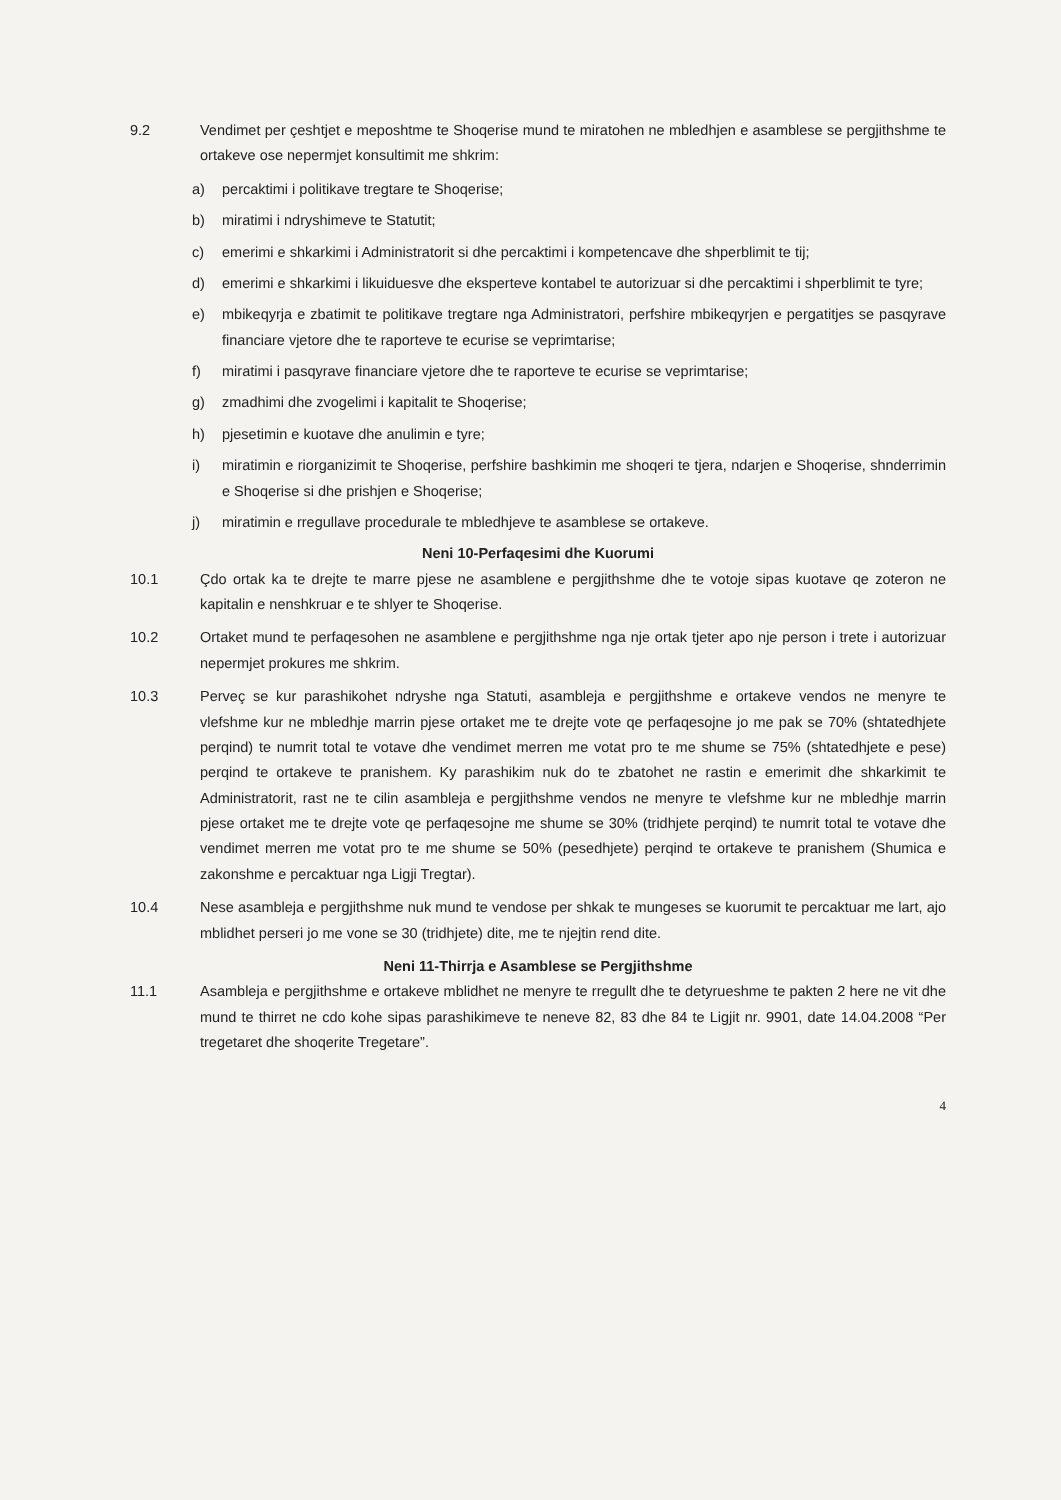9.2 Vendimet per çeshtjet e meposhtme te Shoqerise mund te miratohen ne mbledhjen e asamblese se pergjithshme te ortakeve ose nepermjet konsultimit me shkrim:
a) percaktimi i politikave tregtare te Shoqerise;
b) miratimi i ndryshimeve te Statutit;
c) emerimi e shkarkimi i Administratorit si dhe percaktimi i kompetencave dhe shperblimit te tij;
d) emerimi e shkarkimi i likuiduesve dhe eksperteve kontabel te autorizuar si dhe percaktimi i shperblimit te tyre;
e) mbikeqyrja e zbatimit te politikave tregtare nga Administratori, perfshire mbikeqyrjen e pergatitjes se pasqyrave financiare vjetore dhe te raporteve te ecurise se veprimtarise;
f) miratimi i pasqyrave financiare vjetore dhe te raporteve te ecurise se veprimtarise;
g) zmadhimi dhe zvogelimi i kapitalit te Shoqerise;
h) pjesetimin e kuotave dhe anulimin e tyre;
i) miratimin e riorganizimit te Shoqerise, perfshire bashkimin me shoqeri te tjera, ndarjen e Shoqerise, shnderrimin e Shoqerise si dhe prishjen e Shoqerise;
j) miratimin e rregullave procedurale te mbledhjeve te asamblese se ortakeve.
Neni 10-Perfaqesimi dhe Kuorumi
10.1 Çdo ortak ka te drejte te marre pjese ne asamblene e pergjithshme dhe te votoje sipas kuotave qe zoteron ne kapitalin e nenshkruar e te shlyer te Shoqerise.
10.2 Ortaket mund te perfaqesohen ne asamblene e pergjithshme nga nje ortak tjeter apo nje person i trete i autorizuar nepermjet prokures me shkrim.
10.3 Perveç se kur parashikohet ndryshe nga Statuti, asambleja e pergjithshme e ortakeve vendos ne menyre te vlefshme kur ne mbledhje marrin pjese ortaket me te drejte vote qe perfaqesojne jo me pak se 70% (shtatedhjete perqind) te numrit total te votave dhe vendimet merren me votat pro te me shume se 75% (shtatedhjete e pese) perqind te ortakeve te pranishem. Ky parashikim nuk do te zbatohet ne rastin e emerimit dhe shkarkimit te Administratorit, rast ne te cilin asambleja e pergjithshme vendos ne menyre te vlefshme kur ne mbledhje marrin pjese ortaket me te drejte vote qe perfaqesojne me shume se 30% (tridhjete perqind) te numrit total te votave dhe vendimet merren me votat pro te me shume se 50% (pesedhjete) perqind te ortakeve te pranishem (Shumica e zakonshme e percaktuar nga Ligji Tregtar).
10.4 Nese asambleja e pergjithshme nuk mund te vendose per shkak te mungeses se kuorumit te percaktuar me lart, ajo mblidhet perseri jo me vone se 30 (tridhjete) dite, me te njejtin rend dite.
Neni 11-Thirrja e Asamblese se Pergjithshme
11.1 Asambleja e pergjithshme e ortakeve mblidhet ne menyre te rregullt dhe te detyrueshme te pakten 2 here ne vit dhe mund te thirret ne cdo kohe sipas parashikimeve te neneve 82, 83 dhe 84 te Ligjit nr. 9901, date 14.04.2008 “Per tregetaret dhe shoqerite Tregetare”.
4